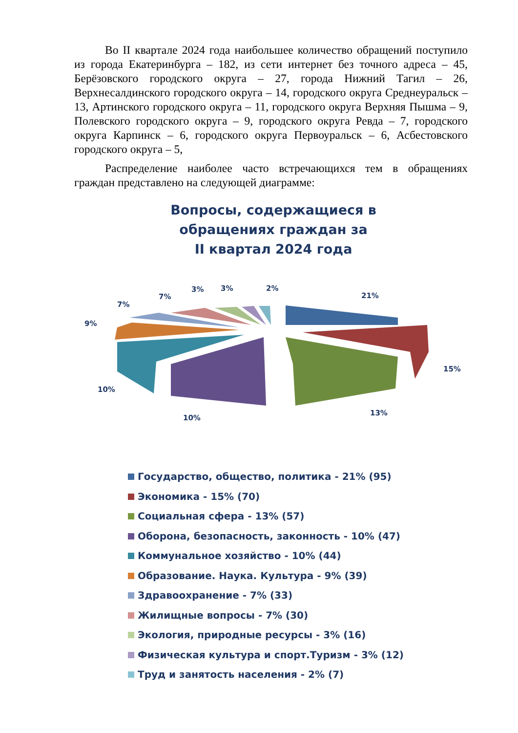Во II квартале 2024 года наибольшее количество обращений поступило из города Екатеринбурга – 182, из сети интернет без точного адреса – 45, Берёзовского городского округа – 27, города Нижний Тагил – 26, Верхнесалдинского городского округа – 14, городского округа Среднеуральск – 13, Артинского городского округа – 11, городского округа Верхняя Пышма – 9, Полевского городского округа – 9, городского округа Ревда – 7, городского округа Карпинск – 6, городского округа Первоуральск – 6, Асбестовского городского округа – 5,
Распределение наиболее часто встречающихся тем в обращениях граждан представлено на следующей диаграмме:
Вопросы, содержащиеся в
обращениях граждан за
II квартал 2024 года
21%
15%
13%
10%
10%
9%
7%
7%
3%
3%
2%
Государство, общество, политика - 21% (95)
Экономика - 15% (70)
Социальная сфера - 13% (57)
Оборона, безопасность, законность - 10% (47)
Коммунальное хозяйство - 10% (44)
Образование. Наука. Культура - 9% (39)
Здравоохранение - 7% (33)
Жилищные вопросы - 7% (30)
Экология, природные ресурсы - 3% (16)
Физическая культура и спорт.Туризм - 3% (12)
Труд и занятость населения - 2% (7)